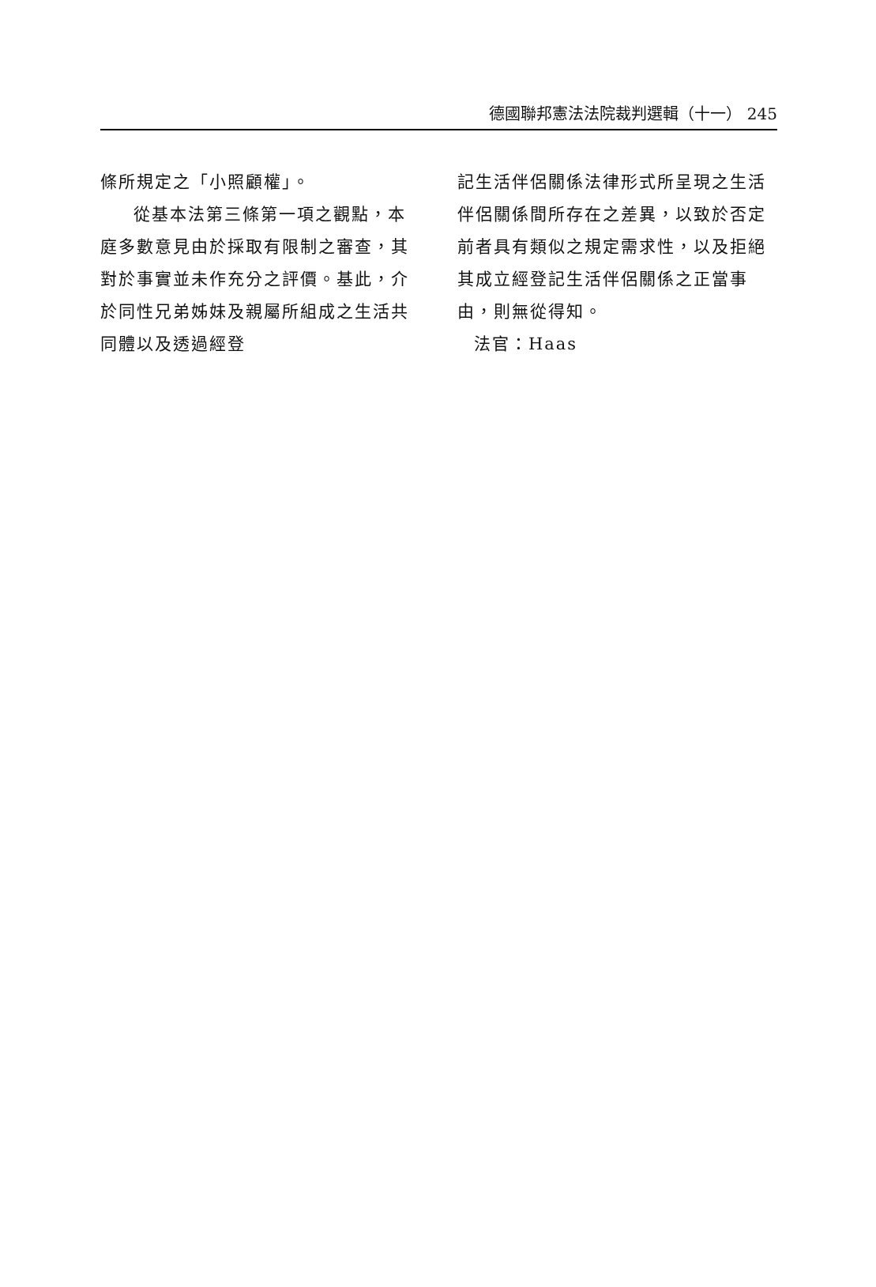德國聯邦憲法法院裁判選輯（十一） 245
條所規定之「小照顧權」。
從基本法第三條第一項之觀點，本庭多數意見由於採取有限制之審查，其對於事實並未作充分之評價。基此，介於同性兄弟姊妹及親屬所組成之生活共同體以及透過經登
記生活伴侶關係法律形式所呈現之生活伴侶關係間所存在之差異，以致於否定前者具有類似之規定需求性，以及拒絕其成立經登記生活伴侶關係之正當事由，則無從得知。
法官：Haas